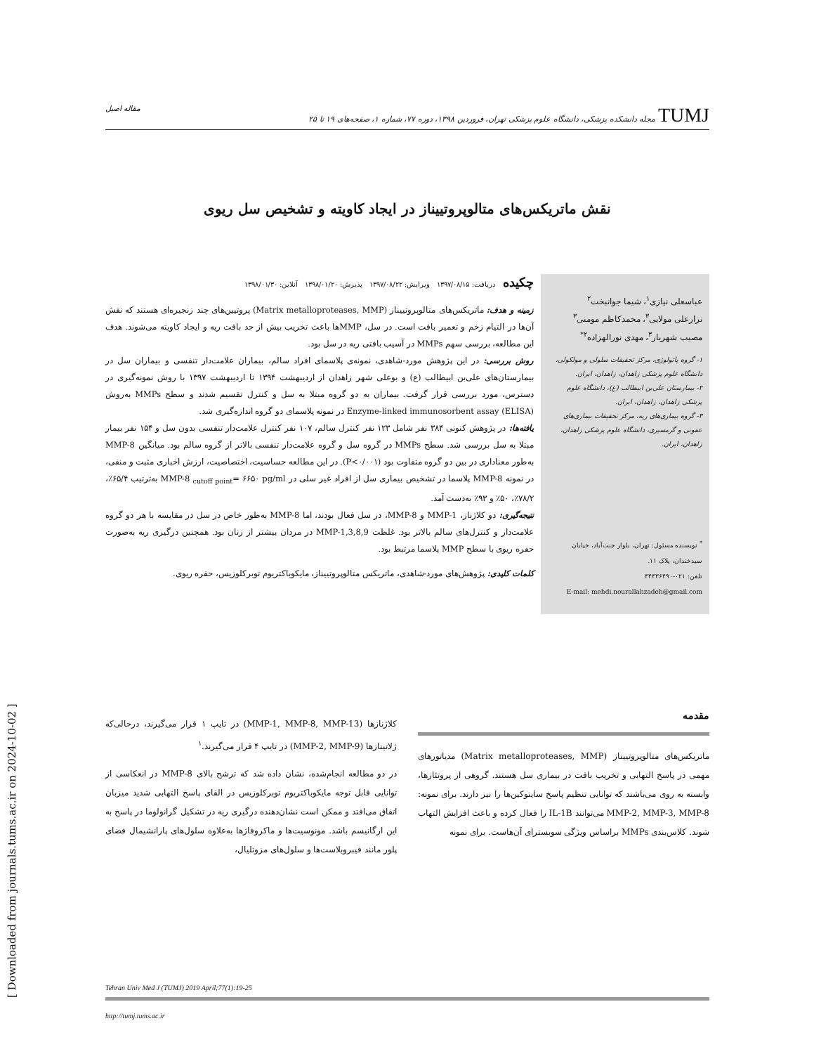TUMJ مجله دانشکده پزشکی، دانشگاه علوم پزشکی تهران، فروردین ۱۳۹۸، دوره ۷۷، شماره ۱، صفحه‌های ۱۹ تا ۲۵ مقاله اصیل
نقش ماتریکس‌های متالوپروتییناز در ایجاد کاویته و تشخیص سل ریوی
عباسعلی نیازی<sup>۱</sup>، شیما جوانبخت<sup>۲</sup>
نزارعلی مولایی<sup>۳</sup>، محمدکاظم مومنی<sup>۳</sup>
مصیب شهریار<sup>۳</sup>، مهدی نورالهزاده<sup>۲*</sup>
۱- گروه پاتولوژی، مرکز تحقیقات سلولی و مولکولی، دانشگاه علوم پزشکی زاهدان، زاهدان، ایران.
۲- بیمارستان علی‌بن ابیطالب (ع)، دانشگاه علوم پزشکی زاهدان، زاهدان، ایران.
۳- گروه بیماری‌های ریه، مرکز تحقیقات بیماری‌های عفونی و گرمسیری، دانشگاه علوم پزشکی زاهدان، زاهدان، ایران.
<sup>*</sup> نویسنده مسئول: تهران، بلوار جنت‌آباد، خیابان سیدخندان، پلاک ۱۱.
تلفن: ۰۲۱-۴۴۴۳۶۴۹۰
E-mail: mehdi.nourallahzadeh@gmail.com
چکیده دریافت: ۱۳۹۷/۰۸/۱۵ ویرایش: ۱۳۹۷/۰۸/۲۲ پذیرش: ۱۳۹۸/۰۱/۲۰ آنلاین: ۱۳۹۸/۰۱/۳۰
زمینه و هدف: ماتریکس‌های متالوپروتییناز (Matrix metalloproteases, MMP) پروتیین‌های چند زنجیره‌ای هستند که نقش آن‌ها در التیام زخم و تعمیر بافت است. در سل، MMPها باعث تخریب بیش از حد بافت ریه و ایجاد کاویته می‌شوند. هدف این مطالعه، بررسی سهم MMPs در آسیب بافتی ریه در سل بود.
روش بررسی: در این پژوهش مورد-شاهدی، نمونه‌ی پلاسمای افراد سالم، بیماران علامت‌دار تنفسی و بیماران سل در بیمارستان‌های علی‌بن ابیطالب (ع) و بوعلی شهر زاهدان از اردیبهشت ۱۳۹۴ تا اردیبهشت ۱۳۹۷ با روش نمونه‌گیری در دسترس، مورد بررسی قرار گرفت. بیماران به دو گروه مبتلا به سل و کنترل تقسیم شدند و سطح MMPs به‌روش Enzyme-linked immunosorbent assay (ELISA) در نمونه پلاسمای دو گروه اندازه‌گیری شد.
یافته‌ها: در پژوهش کنونی ۳۸۴ نفر شامل ۱۲۳ نفر کنترل سالم، ۱۰۷ نفر کنترل علامت‌دار تنفسی بدون سل و ۱۵۴ نفر بیمار مبتلا به سل بررسی شد. سطح MMPs در گروه سل و گروه علامت‌دار تنفسی بالاتر از گروه سالم بود. میانگین MMP-8 به‌طور معناداری در بین دو گروه متفاوت بود (P<۰/۰۰۱). در این مطالعه حساسیت، اختصاصیت، ارزش اخباری مثبت و منفی، در نمونه MMP-8 پلاسما در تشخیص بیماری سل از افراد غیر سلی در MMP-8 <sub>cutoff point</sub>= ۶۶۵۰ pg/ml به‌ترتیب ۶۵/۴٪، ۷۸/۲٪، ۵۰٪ و ۹۳٪ به‌دست آمد.
نتیجه‌گیری: دو کلاژناز، MMP-1 و MMP-8، در سل فعال بودند، اما MMP-8 به‌طور خاص در سل در مقایسه با هر دو گروه علامت‌دار و کنترل‌های سالم بالاتر بود. غلظت MMP-1,3,8,9 در مردان بیشتر از زنان بود. همچنین درگیری ریه به‌صورت حفره ریوی با سطح MMP پلاسما مرتبط بود.
کلمات کلیدی: پژوهش‌های مورد-شاهدی، ماتریکس متالوپروتییناز، مایکوباکتریوم توبرکلوزیس، حفره ریوی.
[ Downloaded from journals.tums.ac.ir on 2024-10-02 ]
مقدمه
ماتریکس‌های متالوپروتییناز (Matrix metalloproteases, MMP) مدیاتورهای مهمی در پاسخ التهابی و تخریب بافت در بیماری سل هستند. گروهی از پروتئازها، وابسته به روی می‌باشند که توانایی تنظیم پاسخ سایتوکین‌ها را نیز دارند. برای نمونه: MMP-2, MMP-3, MMP-8 می‌توانند IL-1B را فعال کرده و باعث افزایش التهاب شوند. کلاس‌بندی MMPs براساس ویژگی سوبسترای آن‌هاست. برای نمونه
کلاژنازها (MMP-1, MMP-8, MMP-13) در تایپ ۱ قرار می‌گیرند، درحالی‌که ژلاتینازها (MMP-2, MMP-9) در تایپ ۴ قرار می‌گیرند.<sup>۱</sup>
در دو مطالعه انجام‌شده، نشان داده شد که ترشح بالای MMP-8 در انعکاسی از توانایی قابل توجه مایکوباکتریوم توبرکلوزیس در القای پاسخ التهابی شدید میزبان اتفاق می‌افتد و ممکن است نشان‌دهنده درگیری ریه در تشکیل گرانولوما در پاسخ به این ارگانیسم باشد. مونوسیت‌ها و ماکروفاژها به‌علاوه سلول‌های پارانشیمال فضای پلور مانند فیبروبلاست‌ها و سلول‌های مزوتلیال،
Tehran Univ Med J (TUMJ) 2019 April;77(1):19-25
http://tumj.tums.ac.ir